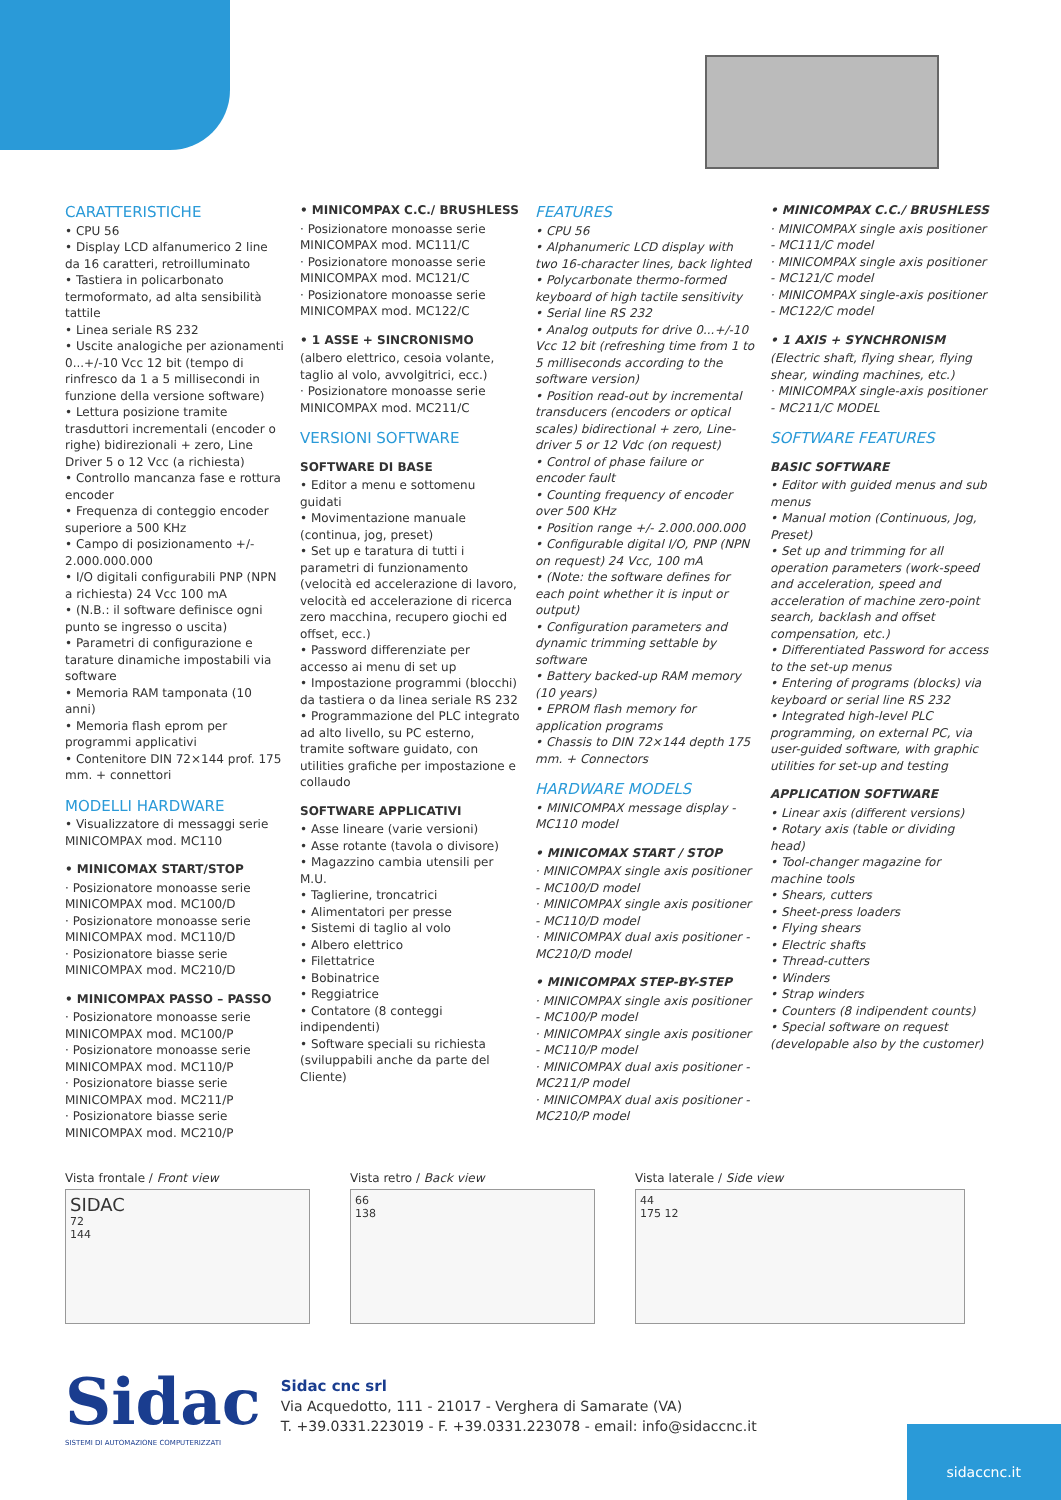CARATTERISTICHE
• CPU 56
• Display LCD alfanumerico 2 line da 16 caratteri, retroilluminato
• Tastiera in policarbonato termoformato, ad alta sensibilità tattile
• Linea seriale RS 232
• Uscite analogiche per azionamenti 0...+/-10 Vcc 12 bit (tempo di rinfresco da 1 a 5 millisecondi in funzione della versione software)
• Lettura posizione tramite trasduttori incrementali (encoder o righe) bidirezionali + zero, Line Driver 5 o 12 Vcc (a richiesta)
• Controllo mancanza fase e rottura encoder
• Frequenza di conteggio encoder superiore a 500 KHz
• Campo di posizionamento +/- 2.000.000.000
• I/O digitali configurabili PNP (NPN a richiesta) 24 Vcc 100 mA
• (N.B.: il software definisce ogni punto se ingresso o uscita)
• Parametri di configurazione e tarature dinamiche impostabili via software
• Memoria RAM tamponata (10 anni)
• Memoria flash eprom per programmi applicativi
• Contenitore DIN 72×144 prof. 175 mm. + connettori
MODELLI HARDWARE
• Visualizzatore di messaggi serie MINICOMPAX mod. MC110
• MINICOMAX START/STOP
· Posizionatore monoasse serie MINICOMPAX mod. MC100/D
· Posizionatore monoasse serie MINICOMPAX mod. MC110/D
· Posizionatore biasse serie MINICOMPAX mod. MC210/D
• MINICOMPAX PASSO – PASSO
· Posizionatore monoasse serie MINICOMPAX mod. MC100/P
· Posizionatore monoasse serie MINICOMPAX mod. MC110/P
· Posizionatore biasse serie MINICOMPAX mod. MC211/P
· Posizionatore biasse serie MINICOMPAX mod. MC210/P
• MINICOMPAX C.C./ BRUSHLESS
· Posizionatore monoasse serie MINICOMPAX mod. MC111/C
· Posizionatore monoasse serie MINICOMPAX mod. MC121/C
· Posizionatore monoasse serie MINICOMPAX mod. MC122/C
• 1 ASSE + SINCRONISMO
(albero elettrico, cesoia volante, taglio al volo, avvolgitrici, ecc.)
· Posizionatore monoasse serie MINICOMPAX mod. MC211/C
VERSIONI SOFTWARE
SOFTWARE DI BASE
• Editor a menu e sottomenu guidati
• Movimentazione manuale (continua, jog, preset)
• Set up e taratura di tutti i parametri di funzionamento (velocità ed accelerazione di lavoro, velocità ed accelerazione di ricerca zero macchina, recupero giochi ed offset, ecc.)
• Password differenziate per accesso ai menu di set up
• Impostazione programmi (blocchi) da tastiera o da linea seriale RS 232
• Programmazione del PLC integrato ad alto livello, su PC esterno, tramite software guidato, con utilities grafiche per impostazione e collaudo
SOFTWARE APPLICATIVI
• Asse lineare (varie versioni)
• Asse rotante (tavola o divisore)
• Magazzino cambia utensili per M.U.
• Taglierine, troncatrici
• Alimentatori per presse
• Sistemi di taglio al volo
• Albero elettrico
• Filettatrice
• Bobinatrice
• Reggiatrice
• Contatore (8 conteggi indipendenti)
• Software speciali su richiesta (sviluppabili anche da parte del Cliente)
FEATURES
• CPU 56
• Alphanumeric LCD display with two 16-character lines, back lighted
• Polycarbonate thermo-formed keyboard of high tactile sensitivity
• Serial line RS 232
• Analog outputs for drive 0...+/-10 Vcc 12 bit (refreshing time from 1 to 5 milliseconds according to the software version)
• Position read-out by incremental transducers (encoders or optical scales) bidirectional + zero, Line-driver 5 or 12 Vdc (on request)
• Control of phase failure or encoder fault
• Counting frequency of encoder over 500 KHz
• Position range +/- 2.000.000.000
• Configurable digital I/O, PNP (NPN on request) 24 Vcc, 100 mA
• (Note: the software defines for each point whether it is input or output)
• Configuration parameters and dynamic trimming settable by software
• Battery backed-up RAM memory (10 years)
• EPROM flash memory for application programs
• Chassis to DIN 72×144 depth 175 mm. + Connectors
HARDWARE MODELS
• MINICOMPAX message display - MC110 model
• MINICOMAX START / STOP
· MINICOMPAX single axis positioner - MC100/D model
· MINICOMPAX single axis positioner - MC110/D model
· MINICOMPAX dual axis positioner - MC210/D model
• MINICOMPAX STEP-BY-STEP
· MINICOMPAX single axis positioner - MC100/P model
· MINICOMPAX single axis positioner - MC110/P model
· MINICOMPAX dual axis positioner - MC211/P model
· MINICOMPAX dual axis positioner - MC210/P model
• MINICOMPAX C.C./ BRUSHLESS
· MINICOMPAX single axis positioner - MC111/C model
· MINICOMPAX single axis positioner - MC121/C model
· MINICOMPAX single-axis positioner - MC122/C model
• 1 AXIS + SYNCHRONISM
(Electric shaft, flying shear, flying shear, winding machines, etc.)
· MINICOMPAX single-axis positioner - MC211/C MODEL
SOFTWARE FEATURES
BASIC SOFTWARE
• Editor with guided menus and sub menus
• Manual motion (Continuous, Jog, Preset)
• Set up and trimming for all operation parameters (work-speed and acceleration, speed and acceleration of machine zero-point search, backlash and offset compensation, etc.)
• Differentiated Password for access to the set-up menus
• Entering of programs (blocks) via keyboard or serial line RS 232
• Integrated high-level PLC programming, on external PC, via user-guided software, with graphic utilities for set-up and testing
APPLICATION SOFTWARE
• Linear axis (different versions)
• Rotary axis (table or dividing head)
• Tool-changer magazine for machine tools
• Shears, cutters
• Sheet-press loaders
• Flying shears
• Electric shafts
• Thread-cutters
• Winders
• Strap winders
• Counters (8 indipendent counts)
• Special software on request (developable also by the customer)
Vista frontale / Front view
SIDAC
72
144
Vista retro / Back view
66
138
Vista laterale / Side view
44
175 12
Sidac
SISTEMI DI AUTOMAZIONE COMPUTERIZZATI
Sidac cnc srl
Via Acquedotto, 111 - 21017 - Verghera di Samarate (VA)
T. +39.0331.223019 - F. +39.0331.223078 - email: info@sidaccnc.it
sidaccnc.it